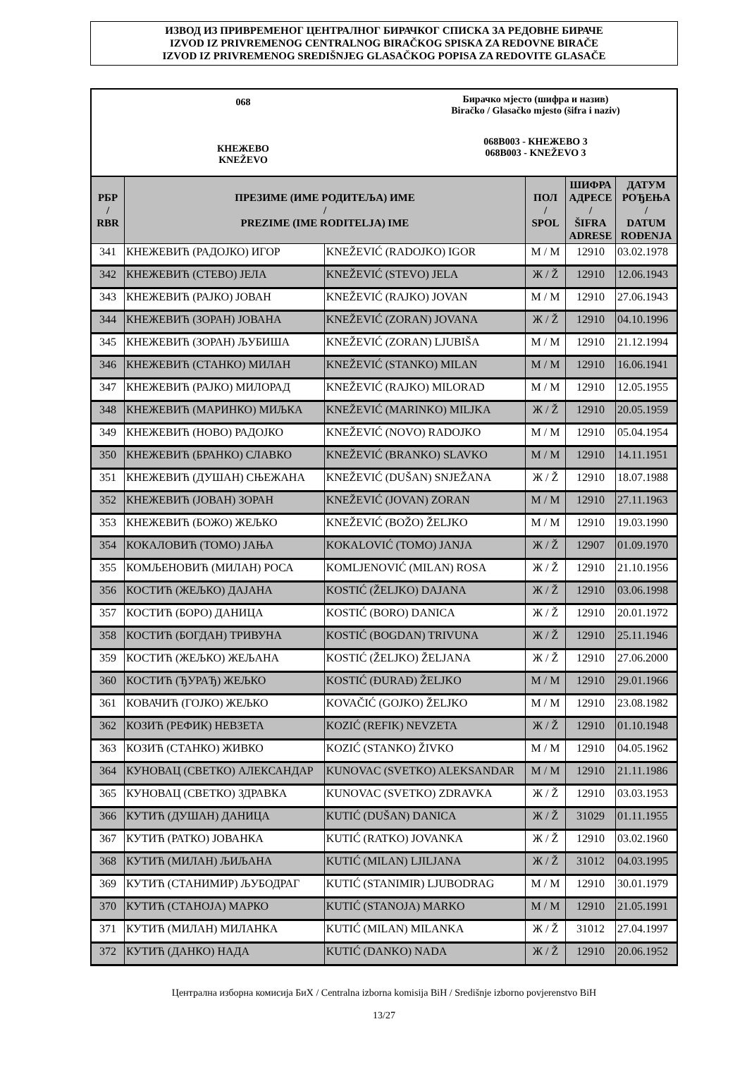ИЗВОД ИЗ ПРИВРЕМЕНОГ ЦЕНТРАЛНОГ БИРАЧКОГ СПИСКА ЗА РЕДОВНЕ БИРАЧЕ
IZVOD IZ PRIVREMENOG CENTRALNOG BIRAČKOG SPISKA ZA REDOVNE BIRAČE
IZVOD IZ PRIVREMENOG SREDIŠNJEG GLASAČKOG POPISA ZA REDOVITE GLASAČE
068
КНЕЖЕВО
KNEŽEVO
Бирачко мјесто (шифра и назив)
Biračko / Glasačko mjesto (šifra i naziv)
068B003 - КНЕЖЕВО 3
068B003 - KNEŽEVO 3
| РБР / RBR | ПРЕЗИМЕ (ИМЕ РОДИТЕЉА) ИМЕ / PREZIME (IME RODITELJA) IME | | ПОЛ / SPOL | ШИФРА АДРЕСЕ / ŠIFRA ADRESE | ДАТУМ РОЂЕЊА / DATUM ROĐENJA |
| --- | --- | --- | --- | --- | --- |
| 341 | КНЕЖЕВИЋ (РАДОЈКО) ИГОР | KNEŽEVIĆ (RADOJKO) IGOR | М / M | 12910 | 03.02.1978 |
| 342 | КНЕЖЕВИЋ (СТЕВО) ЈЕЛА | KNEŽEVIĆ (STEVO) JELA | Ж / Ž | 12910 | 12.06.1943 |
| 343 | КНЕЖЕВИЋ (РАЈКО) ЈОВАН | KNEŽEVIĆ (RAJKO) JOVAN | М / M | 12910 | 27.06.1943 |
| 344 | КНЕЖЕВИЋ (ЗОРАН) ЈОВАНА | KNEŽEVIĆ (ZORAN) JOVANA | Ж / Ž | 12910 | 04.10.1996 |
| 345 | КНЕЖЕВИЋ (ЗОРАН) ЉУБИША | KNEŽEVIĆ (ZORAN) LJUBIŠA | М / M | 12910 | 21.12.1994 |
| 346 | КНЕЖЕВИЋ (СТАНКО) МИЛАН | KNEŽEVIĆ (STANKO) MILAN | М / M | 12910 | 16.06.1941 |
| 347 | КНЕЖЕВИЋ (РАЈКО) МИЛОРАД | KNEŽEVIĆ (RAJKO) MILORAD | М / M | 12910 | 12.05.1955 |
| 348 | КНЕЖЕВИЋ (МАРИНКО) МИЉКА | KNEŽEVIĆ (MARINKO) MILJKA | Ж / Ž | 12910 | 20.05.1959 |
| 349 | КНЕЖЕВИЋ (НОВО) РАДОЈКО | KNEŽEVIĆ (NOVO) RADOJKO | М / M | 12910 | 05.04.1954 |
| 350 | КНЕЖЕВИЋ (БРАНКО) СЛАВКО | KNEŽEVIĆ (BRANKO) SLAVKO | М / M | 12910 | 14.11.1951 |
| 351 | КНЕЖЕВИЋ (ДУШАН) СЊЕЖАНА | KNEŽEVIĆ (DUŠAN) SNJEŽANA | Ж / Ž | 12910 | 18.07.1988 |
| 352 | КНЕЖЕВИЋ (ЈОВАН) ЗОРАН | KNEŽEVIĆ (JOVAN) ZORAN | М / M | 12910 | 27.11.1963 |
| 353 | КНЕЖЕВИЋ (БОЖО) ЖЕЉКО | KNEŽEVIĆ (BOŽO) ŽELJKO | М / M | 12910 | 19.03.1990 |
| 354 | КОКАЛОВИЋ (ТОМО) ЈАЊА | KOKALOVIĆ (TOMO) JANJA | Ж / Ž | 12907 | 01.09.1970 |
| 355 | КОМЉЕНОВИЋ (МИЛАН) РОСА | KOMLJENOVIĆ (MILAN) ROSA | Ж / Ž | 12910 | 21.10.1956 |
| 356 | КОСТИЋ (ЖЕЉКО) ДАЈАНА | KOSTIĆ (ŽELJKO) DAJANA | Ж / Ž | 12910 | 03.06.1998 |
| 357 | КОСТИЋ (БОРО) ДАНИЦА | KOSTIĆ (BORO) DANICA | Ж / Ž | 12910 | 20.01.1972 |
| 358 | КОСТИЋ (БОГДАН) ТРИВУНА | KOSTIĆ (BOGDAN) TRIVUNA | Ж / Ž | 12910 | 25.11.1946 |
| 359 | КОСТИЋ (ЖЕЉКО) ЖЕЉАНА | KOSTIĆ (ŽELJKO) ŽELJANA | Ж / Ž | 12910 | 27.06.2000 |
| 360 | КОСТИЋ (ЂУРАЂ) ЖЕЉКО | KOSTIĆ (ĐURAĐ) ŽELJKO | М / M | 12910 | 29.01.1966 |
| 361 | КОВАЧИЋ (ГОЈКО) ЖЕЉКО | KOVAČIĆ (GOJKO) ŽELJKO | М / M | 12910 | 23.08.1982 |
| 362 | КОЗИЋ (РЕФИК) НЕВЗЕТА | KOZIĆ (REFIK) NEVZETA | Ж / Ž | 12910 | 01.10.1948 |
| 363 | КОЗИЋ (СТАНКО) ЖИВКО | KOZIĆ (STANKO) ŽIVKO | М / M | 12910 | 04.05.1962 |
| 364 | КУНОВАЦ (СВЕТКО) АЛЕКСАНДАР | KUNOVAC (SVETKO) ALEKSANDAR | М / M | 12910 | 21.11.1986 |
| 365 | КУНОВАЦ (СВЕТКО) ЗДРАВКА | KUNOVAC (SVETKO) ZDRAVKA | Ж / Ž | 12910 | 03.03.1953 |
| 366 | КУТИЋ (ДУШАН) ДАНИЦА | KUTIĆ (DUŠAN) DANICA | Ж / Ž | 31029 | 01.11.1955 |
| 367 | КУТИЋ (РАТКО) ЈОВАНКА | KUTIĆ (RATKO) JOVANKA | Ж / Ž | 12910 | 03.02.1960 |
| 368 | КУТИЋ (МИЛАН) ЉИЉАНА | KUTIĆ (MILAN) LJILJANA | Ж / Ž | 31012 | 04.03.1995 |
| 369 | КУТИЋ (СТАНИМИР) ЉУБОДРАГ | KUTIĆ (STANIMIR) LJUBODRAG | М / M | 12910 | 30.01.1979 |
| 370 | КУТИЋ (СТАНОЈА) МАРКО | KUTIĆ (STANOJA) MARKO | М / M | 12910 | 21.05.1991 |
| 371 | КУТИЋ (МИЛАН) МИЛАНКА | KUTIĆ (MILAN) MILANKA | Ж / Ž | 31012 | 27.04.1997 |
| 372 | КУТИЋ (ДАНКО) НАДА | KUTIĆ (DANKO) NADA | Ж / Ž | 12910 | 20.06.1952 |
Централна изборна комисија БиХ / Centralna izborna komisija BiH / Središnje izborno povjerenstvo BiH
13/27